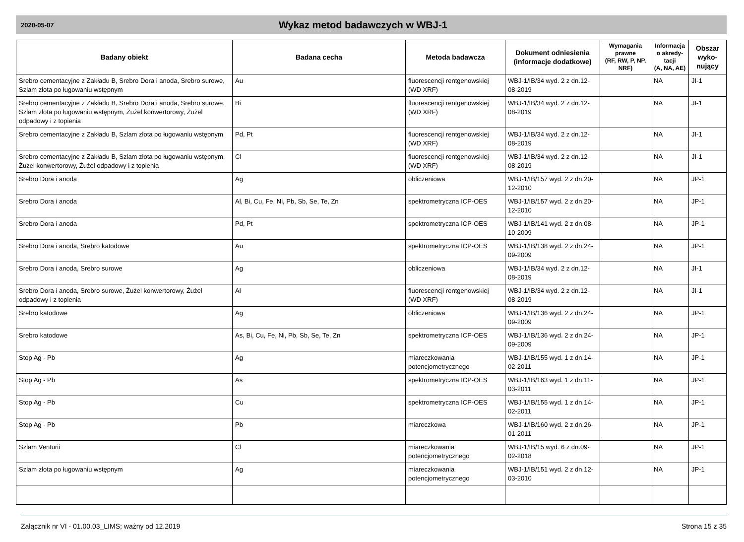2020-05-07
Wykaz metod badawczych w WBJ-1
| Badany obiekt | Badana cecha | Metoda badawcza | Dokument odniesienia (informacje dodatkowe) | Wymagania prawne (RF, RW, P, NP, NRF) | Informacja o akredy-tacji (A, NA, AE) | Obszar wyko-nujący |
| --- | --- | --- | --- | --- | --- | --- |
| Srebro cementacyjne z Zakładu B, Srebro Dora i anoda, Srebro surowe, Szlam złota po ługowaniu wstępnym | Au | fluorescencji rentgenowskiej (WD XRF) | WBJ-1/IB/34 wyd. 2 z dn.12-08-2019 | | NA | JI-1 |
| Srebro cementacyjne z Zakładu B, Srebro Dora i anoda, Srebro surowe, Szlam złota po ługowaniu wstępnym, Żużel konwertorowy, Żużel odpadowy i z topienia | Bi | fluorescencji rentgenowskiej (WD XRF) | WBJ-1/IB/34 wyd. 2 z dn.12-08-2019 | | NA | JI-1 |
| Srebro cementacyjne z Zakładu B, Szlam złota po ługowaniu wstępnym | Pd, Pt | fluorescencji rentgenowskiej (WD XRF) | WBJ-1/IB/34 wyd. 2 z dn.12-08-2019 | | NA | JI-1 |
| Srebro cementacyjne z Zakładu B, Szlam złota po ługowaniu wstępnym, Żużel konwertorowy, Żużel odpadowy i z topienia | Cl | fluorescencji rentgenowskiej (WD XRF) | WBJ-1/IB/34 wyd. 2 z dn.12-08-2019 | | NA | JI-1 |
| Srebro Dora i anoda | Ag | obliczeniowa | WBJ-1/IB/157 wyd. 2 z dn.20-12-2010 | | NA | JP-1 |
| Srebro Dora i anoda | Al, Bi, Cu, Fe, Ni, Pb, Sb, Se, Te, Zn | spektrometryczna ICP-OES | WBJ-1/IB/157 wyd. 2 z dn.20-12-2010 | | NA | JP-1 |
| Srebro Dora i anoda | Pd, Pt | spektrometryczna ICP-OES | WBJ-1/IB/141 wyd. 2 z dn.08-10-2009 | | NA | JP-1 |
| Srebro Dora i anoda, Srebro katodowe | Au | spektrometryczna ICP-OES | WBJ-1/IB/138 wyd. 2 z dn.24-09-2009 | | NA | JP-1 |
| Srebro Dora i anoda, Srebro surowe | Ag | obliczeniowa | WBJ-1/IB/34 wyd. 2 z dn.12-08-2019 | | NA | JI-1 |
| Srebro Dora i anoda, Srebro surowe, Żużel konwertorowy, Żużel odpadowy i z topienia | Al | fluorescencji rentgenowskiej (WD XRF) | WBJ-1/IB/34 wyd. 2 z dn.12-08-2019 | | NA | JI-1 |
| Srebro katodowe | Ag | obliczeniowa | WBJ-1/IB/136 wyd. 2 z dn.24-09-2009 | | NA | JP-1 |
| Srebro katodowe | As, Bi, Cu, Fe, Ni, Pb, Sb, Se, Te, Zn | spektrometryczna ICP-OES | WBJ-1/IB/136 wyd. 2 z dn.24-09-2009 | | NA | JP-1 |
| Stop Ag - Pb | Ag | miareczkowania potencjometrycznego | WBJ-1/IB/155 wyd. 1 z dn.14-02-2011 | | NA | JP-1 |
| Stop Ag - Pb | As | spektrometryczna ICP-OES | WBJ-1/IB/163 wyd. 1 z dn.11-03-2011 | | NA | JP-1 |
| Stop Ag - Pb | Cu | spektrometryczna ICP-OES | WBJ-1/IB/155 wyd. 1 z dn.14-02-2011 | | NA | JP-1 |
| Stop Ag - Pb | Pb | miareczkowa | WBJ-1/IB/160 wyd. 2 z dn.26-01-2011 | | NA | JP-1 |
| Szlam Venturii | Cl | miareczkowania potencjometrycznego | WBJ-1/IB/15 wyd. 6 z dn.09-02-2018 | | NA | JP-1 |
| Szlam złota po ługowaniu wstępnym | Ag | miareczkowania potencjometrycznego | WBJ-1/IB/151 wyd. 2 z dn.12-03-2010 | | NA | JP-1 |
Załącznik nr VI - 01.00.03_LIMS; ważny od 12.2019 Strona 15 z 35